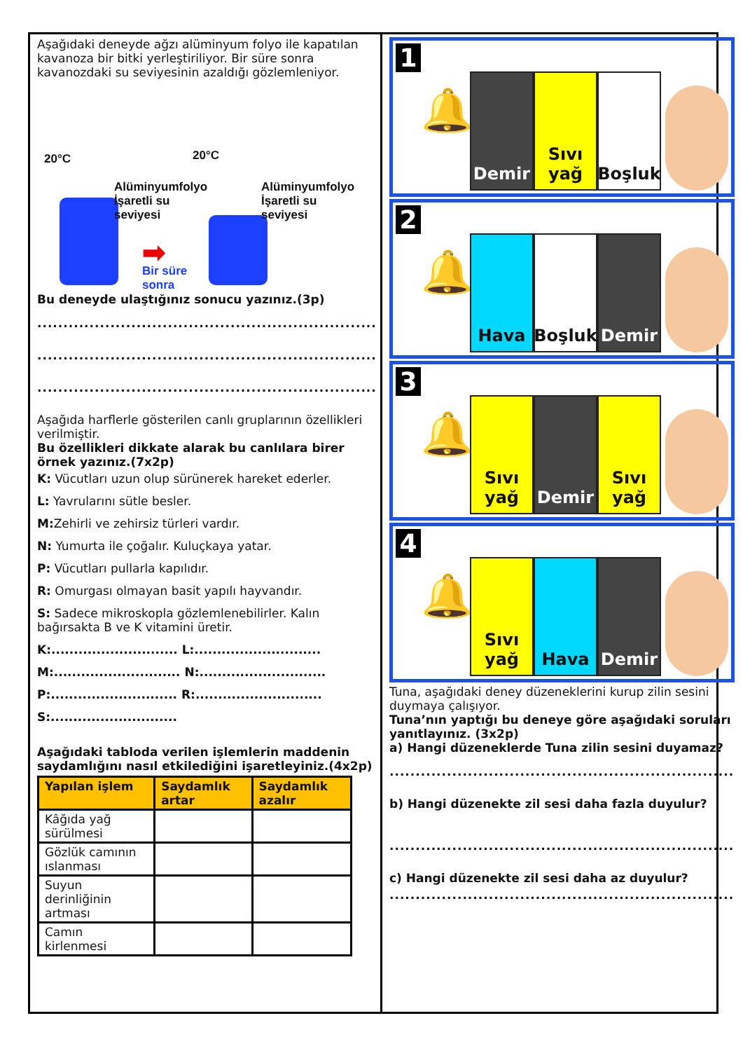Aşağıdaki deneyde ağzı alüminyum folyo ile kapatılan kavanoza bir bitki yerleştiriliyor. Bir süre sonra kavanozdaki su seviyesinin azaldığı gözlemleniyor.
20°C 20°C
Alüminyumfolyo
İşaretli su
seviyesi
Alüminyumfolyo
İşaretli su
seviyesi
➡
Bir süre
sonra
Bu deneyde ulaştığınız sonucu yazınız.(3p)
.................................................................
.................................................................
.................................................................
Aşağıda harflerle gösterilen canlı gruplarının özellikleri verilmiştir.
Bu özellikleri dikkate alarak bu canlılara birer örnek yazınız.(7x2p)
K: Vücutları uzun olup sürünerek hareket ederler.
L: Yavrularını sütle besler.
M: Zehirli ve zehirsiz türleri vardır.
N: Yumurta ile çoğalır. Kuluçkaya yatar.
P: Vücutları pullarla kapılıdır.
R: Omurgası olmayan basit yapılı hayvandır.
S: Sadece mikroskopla gözlemlenebilirler. Kalın bağırsakta B ve K vitamini üretir.
K:............................ L:............................
M:............................ N:............................
P:............................ R:............................
S:............................
Aşağıdaki tabloda verilen işlemlerin maddenin saydamlığını nasıl etkilediğini işaretleyiniz.(4x2p)
| Yapılan işlem | Saydamlık artar | Saydamlık azalır |
| --- | --- | --- |
| Kâğıda yağ sürülmesi | | |
| Gözlük camının ıslanması | | |
| Suyun derinliğinin artması | | |
| Camın kirlenmesi | | |
1
🔔
Demir
Sıvı yağ
Boşluk
2
🔔
Hava
Boşluk
Demir
3
🔔
Sıvı yağ
Demir
Sıvı yağ
4
🔔
Sıvı yağ
Hava
Demir
Tuna, aşağıdaki deney düzeneklerini kurup zilin sesini duymaya çalışıyor.
Tuna’nın yaptığı bu deneye göre aşağıdaki soruları yanıtlayınız. (3x2p)
a) Hangi düzeneklerde Tuna zilin sesini duyamaz?
..................................................................
b) Hangi düzenekte zil sesi daha fazla duyulur?
..................................................................
c) Hangi düzenekte zil sesi daha az duyulur?
..................................................................